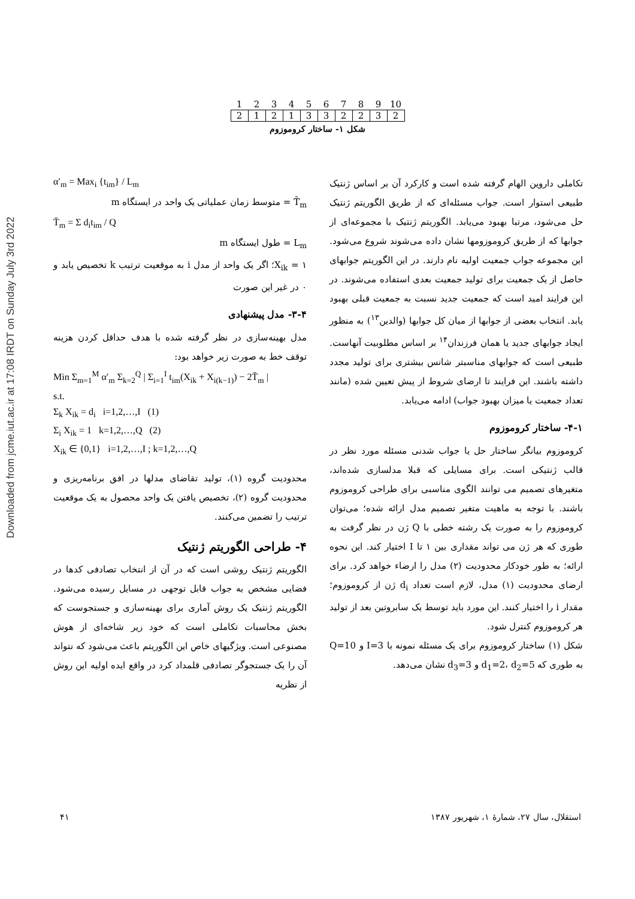Downloaded from jcme.iut.ac.ir at 17:08 IRDT on Sunday July 3rd 2022
| 1 | 2 | 3 | 4 | 5 | 6 | 7 | 8 | 9 | 10 |
| 2 | 1 | 2 | 1 | 3 | 3 | 2 | 2 | 3 | 2 |
شکل ۱- ساختار کروموزوم
تکاملی داروین الهام گرفته شده است و کارکرد آن بر اساس ژنتیک طبیعی استوار است. جواب مسئله‌ای که از طریق الگوریتم ژنتیک حل می‌شود، مرتبا بهبود می‌یابد. الگوریتم ژنتیک با مجموعه‌ای از جوابها که از طریق کروموزومها نشان داده می‌شوند شروع می‌شود. این مجموعه جواب جمعیت اولیه نام دارند. در این الگوریتم جوابهای حاصل از یک جمعیت برای تولید جمعیت بعدی استفاده می‌شوند. در این فرایند امید است که جمعیت جدید نسبت به جمعیت قبلی بهبود یابد. انتخاب بعضی از جوابها از میان کل جوابها (والدین<sup>۱۳</sup>) به منظور ایجاد جوابهای جدید یا همان فرزندان<sup>۱۴</sup> بر اساس مطلوبیت آنهاست. طبیعی است که جوابهای مناسبتر شانس بیشتری برای تولید مجدد داشته باشند. این فرایند تا ارضای شروط از پیش تعیین شده (مانند تعداد جمعیت یا میزان بهبود جواب) ادامه می‌یابد.
۴-۱- ساختار کروموزوم
کروموزوم بیانگر ساختار حل یا جواب شدنی مسئله مورد نظر در قالب ژنتیکی است. برای مسایلی که قبلا مدلسازی شده‌اند، متغیرهای تصمیم می توانند الگوی مناسبی برای طراحی کروموزوم باشند. با توجه به ماهیت متغیر تصمیم مدل ارائه شده؛ می‌توان کروموزوم را به صورت یک رشته خطی با Q ژن در نظر گرفت به طوری که هر ژن می تواند مقداری بین ۱ تا I اختیار کند. این نحوه ارائه؛ به طور خودکار محدودیت (۲) مدل را ارضاء خواهد کرد. برای ارضای محدودیت (۱) مدل، لازم است تعداد d<sub>i</sub> ژن از کروموزوم؛ مقدار i را اختیار کنند. این مورد باید توسط یک سابروتین بعد از تولید هر کروموزوم کنترل شود.
شکل (۱) ساختار کروموزوم برای یک مسئله نمونه با I=3 و Q=10 به طوری که d<sub>1</sub>=2، d<sub>2</sub>=5 و d<sub>3</sub>=3 نشان می‌دهد.
α′<sub>m</sub> = Max<sub>i</sub> {t<sub>im</sub>} / L<sub>m</sub>
T̄<sub>m</sub> = متوسط زمان عملیاتی یک واحد در ایستگاه m
T̄<sub>m</sub> = Σ d<sub>i</sub>t<sub>im</sub> / Q
L<sub>m</sub> = طول ایستگاه m
X<sub>ik</sub> = ۱؛ اگر یک واحد از مدل i به موقعیت ترتیب k تخصیص یابد و ۰ در غیر این صورت
۳-۴- مدل پیشنهادی
مدل بهینه‌سازی در نظر گرفته شده با هدف حداقل کردن هزینه توقف خط به صورت زیر خواهد بود:
Min Σ<sub>m=1</sub><sup>M</sup> α′<sub>m</sub> Σ<sub>k=2</sub><sup>Q</sup> | Σ<sub>i=1</sub><sup>I</sup> t<sub>im</sub>(X<sub>ik</sub> + X<sub>i(k−1)</sub>) − 2T̄<sub>m</sub> |
s.t.
Σ<sub>k</sub> X<sub>ik</sub> = d<sub>i</sub> i=1,2,…,I (1)
Σ<sub>i</sub> X<sub>ik</sub> = 1 k=1,2,…,Q (2)
X<sub>ik</sub> ∈ {0,1} i=1,2,…,I ; k=1,2,…,Q
محدودیت گروه (۱)، تولید تقاضای مدلها در افق برنامه‌ریزی و محدودیت گروه (۲)، تخصیص یافتن یک واحد محصول به یک موقعیت ترتیب را تضمین می‌کنند.
۴- طراحی الگوریتم ژنتیک
الگوریتم ژنتیک روشی است که در آن از انتخاب تصادفی کدها در فضایی مشخص به جواب قابل توجهی در مسایل رسیده می‌شود. الگوریتم ژنتیک یک روش آماری برای بهینه‌سازی و جستجوست که بخش محاسبات تکاملی است که خود زیر شاخه‌ای از هوش مصنوعی است. ویژگیهای خاص این الگوریتم باعث می‌شود که نتواند آن را یک جستجوگر تصادفی قلمداد کرد در واقع ایده اولیه این روش از نظریه
استقلال، سال ۲۷، شمارهٔ ۱، شهریور ۱۳۸۷ ۴۱